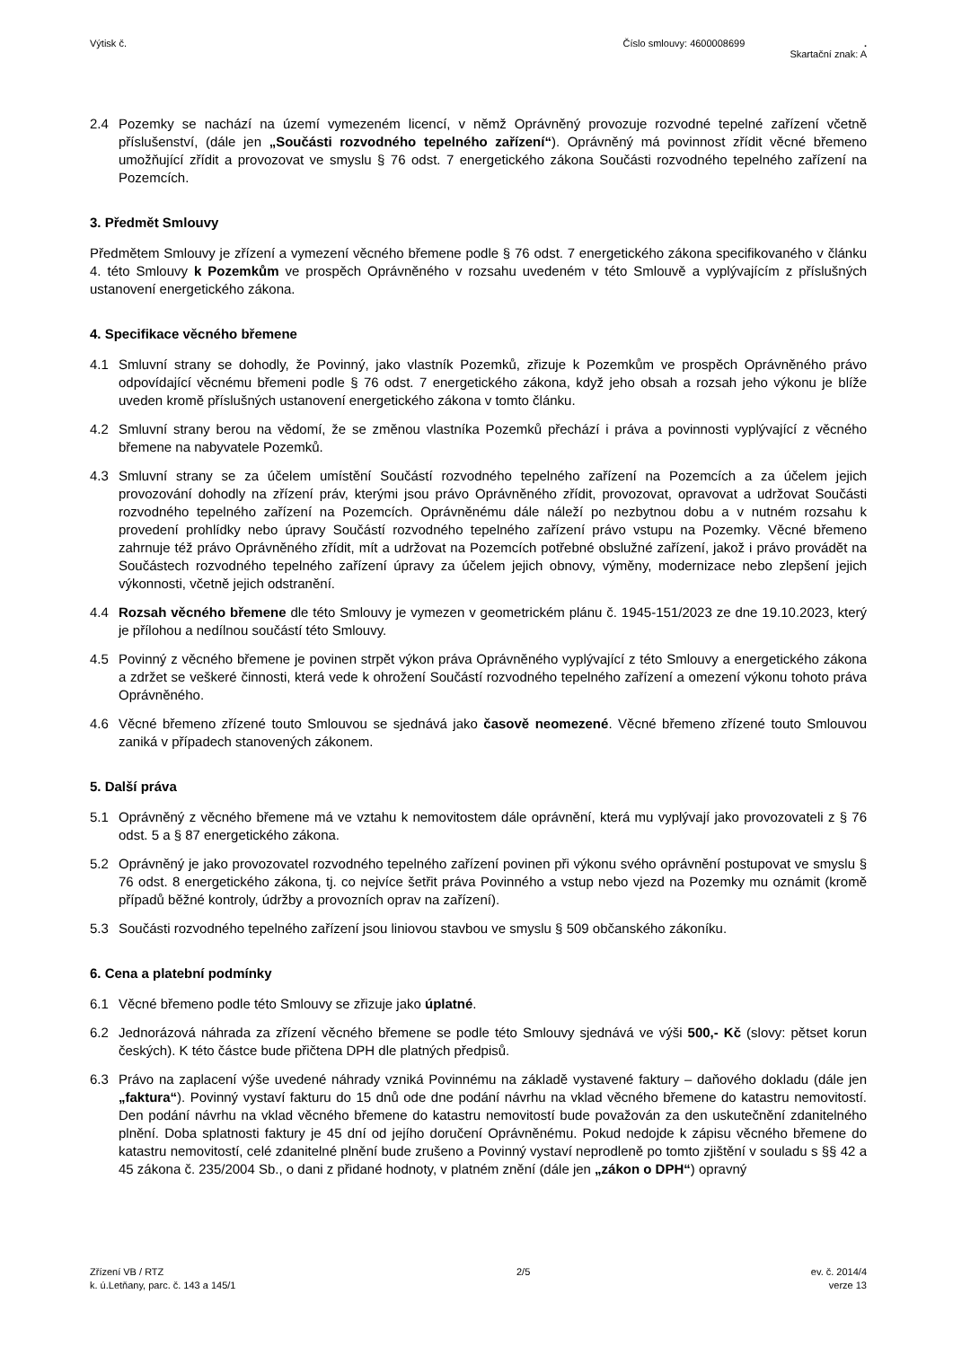Výtisk č. Číslo smlouvy: 4600008699.
Skartační znak: A
2.4 Pozemky se nachází na území vymezeném licencí, v němž Oprávněný provozuje rozvodné tepelné zařízení včetně příslušenství, (dále jen „Součásti rozvodného tepelného zařízení“). Oprávněný má povinnost zřídit věcné břemeno umožňující zřídit a provozovat ve smyslu § 76 odst. 7 energetického zákona Součásti rozvodného tepelného zařízení na Pozemcích.
3. Předmět Smlouvy
Předmětem Smlouvy je zřízení a vymezení věcného břemene podle § 76 odst. 7 energetického zákona specifikovaného v článku 4. této Smlouvy k Pozemkům ve prospěch Oprávněného v rozsahu uvedeném v této Smlouvě a vyplývajícím z příslušných ustanovení energetického zákona.
4. Specifikace věcného břemene
4.1 Smluvní strany se dohodly, že Povinný, jako vlastník Pozemků, zřizuje k Pozemkům ve prospěch Oprávněného právo odpovídající věcnému břemeni podle § 76 odst. 7 energetického zákona, když jeho obsah a rozsah jeho výkonu je blíže uveden kromě příslušných ustanovení energetického zákona v tomto článku.
4.2 Smluvní strany berou na vědomí, že se změnou vlastníka Pozemků přechází i práva a povinnosti vyplývající z věcného břemene na nabyvatele Pozemků.
4.3 Smluvní strany se za účelem umístění Součástí rozvodného tepelného zařízení na Pozemcích a za účelem jejich provozování dohodly na zřízení práv, kterými jsou právo Oprávněného zřídit, provozovat, opravovat a udržovat Součásti rozvodného tepelného zařízení na Pozemcích. Oprávněnému dále náleží po nezbytnou dobu a v nutném rozsahu k provedení prohlídky nebo úpravy Součástí rozvodného tepelného zařízení právo vstupu na Pozemky. Věcné břemeno zahrnuje též právo Oprávněného zřídit, mít a udržovat na Pozemcích potřebné obslužné zařízení, jakož i právo provádět na Součástech rozvodného tepelného zařízení úpravy za účelem jejich obnovy, výměny, modernizace nebo zlepšení jejich výkonnosti, včetně jejich odstranění.
4.4 Rozsah věcného břemene dle této Smlouvy je vymezen v geometrickém plánu č. 1945-151/2023 ze dne 19.10.2023, který je přílohou a nedílnou součástí této Smlouvy.
4.5 Povinný z věcného břemene je povinen strpět výkon práva Oprávněného vyplývající z této Smlouvy a energetického zákona a zdržet se veškeré činnosti, která vede k ohrožení Součástí rozvodného tepelného zařízení a omezení výkonu tohoto práva Oprávněného.
4.6 Věcné břemeno zřízené touto Smlouvou se sjednává jako časově neomezené. Věcné břemeno zřízené touto Smlouvou zaniká v případech stanovených zákonem.
5. Další práva
5.1 Oprávněný z věcného břemene má ve vztahu k nemovitostem dále oprávnění, která mu vyplývají jako provozovateli z § 76 odst. 5 a § 87 energetického zákona.
5.2 Oprávněný je jako provozovatel rozvodného tepelného zařízení povinen při výkonu svého oprávnění postupovat ve smyslu § 76 odst. 8 energetického zákona, tj. co nejvíce šetřit práva Povinného a vstup nebo vjezd na Pozemky mu oznámit (kromě případů běžné kontroly, údržby a provozních oprav na zařízení).
5.3 Součásti rozvodného tepelného zařízení jsou liniovou stavbou ve smyslu § 509 občanského zákoníku.
6. Cena a platební podmínky
6.1 Věcné břemeno podle této Smlouvy se zřizuje jako úplatné.
6.2 Jednorázová náhrada za zřízení věcného břemene se podle této Smlouvy sjednává ve výši 500,- Kč (slovy: pětset korun českých). K této částce bude přičtena DPH dle platných předpisů.
6.3 Právo na zaplacení výše uvedené náhrady vzniká Povinnému na základě vystavené faktury – daňového dokladu (dále jen „faktura“). Povinný vystaví fakturu do 15 dnů ode dne podání návrhu na vklad věcného břemene do katastru nemovitostí. Den podání návrhu na vklad věcného břemene do katastru nemovitostí bude považován za den uskutečnění zdanitelného plnění. Doba splatnosti faktury je 45 dní od jejího doručení Oprávněnému. Pokud nedojde k zápisu věcného břemene do katastru nemovitostí, celé zdanitelné plnění bude zrušeno a Povinný vystaví neprodleně po tomto zjištění v souladu s §§ 42 a 45 zákona č. 235/2004 Sb., o dani z přidané hodnoty, v platném znění (dále jen „zákon o DPH“) opravný
Zřízení VB / RTZ
k. ú.Letňany, parc. č. 143 a 145/1
2/5 ev. č. 2014/4
verze 13